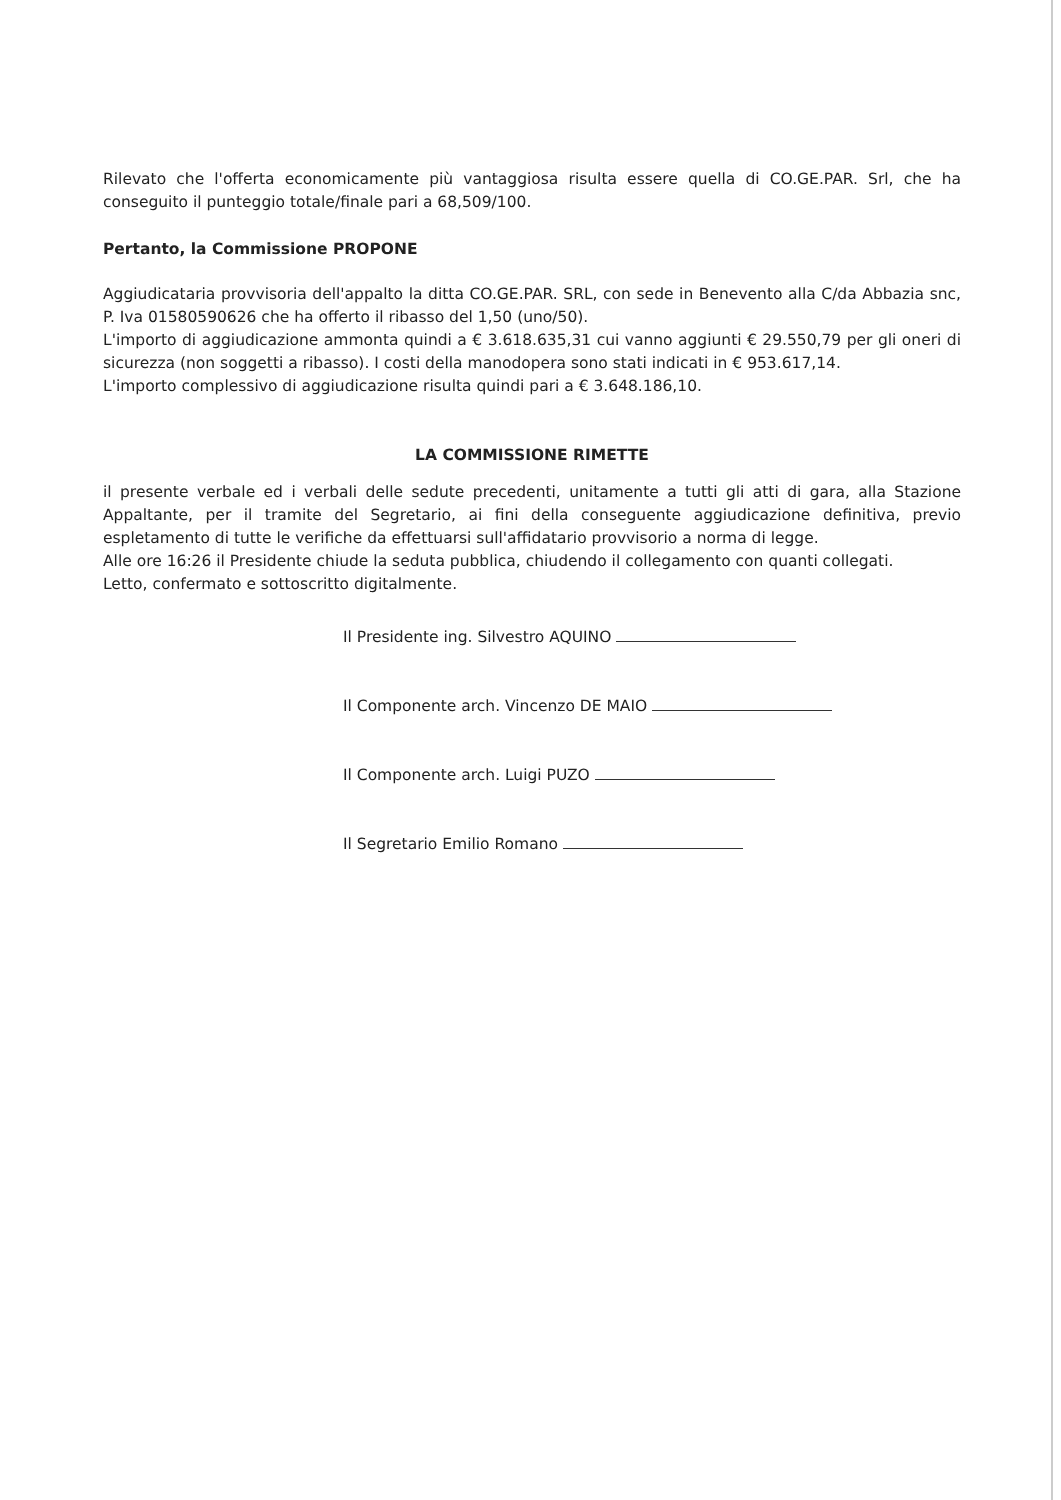Rilevato che l'offerta economicamente più vantaggiosa risulta essere quella di CO.GE.PAR. Srl, che ha conseguito il punteggio totale/finale pari a 68,509/100.
Pertanto, la Commissione PROPONE
Aggiudicataria provvisoria dell'appalto la ditta CO.GE.PAR. SRL, con sede in Benevento alla C/da Abbazia snc, P. Iva 01580590626 che ha offerto il ribasso del 1,50 (uno/50).
L'importo di aggiudicazione ammonta quindi a € 3.618.635,31 cui vanno aggiunti € 29.550,79 per gli oneri di sicurezza (non soggetti a ribasso). I costi della manodopera sono stati indicati in € 953.617,14.
L'importo complessivo di aggiudicazione risulta quindi pari a € 3.648.186,10.
LA COMMISSIONE RIMETTE
il presente verbale ed i verbali delle sedute precedenti, unitamente a tutti gli atti di gara, alla Stazione Appaltante, per il tramite del Segretario, ai fini della conseguente aggiudicazione definitiva, previo espletamento di tutte le verifiche da effettuarsi sull'affidatario provvisorio a norma di legge.
Alle ore 16:26 il Presidente chiude la seduta pubblica, chiudendo il collegamento con quanti collegati.
Letto, confermato e sottoscritto digitalmente.
Il Presidente ing. Silvestro AQUINO
Il Componente arch. Vincenzo DE MAIO
Il Componente arch. Luigi PUZO
Il Segretario Emilio Romano